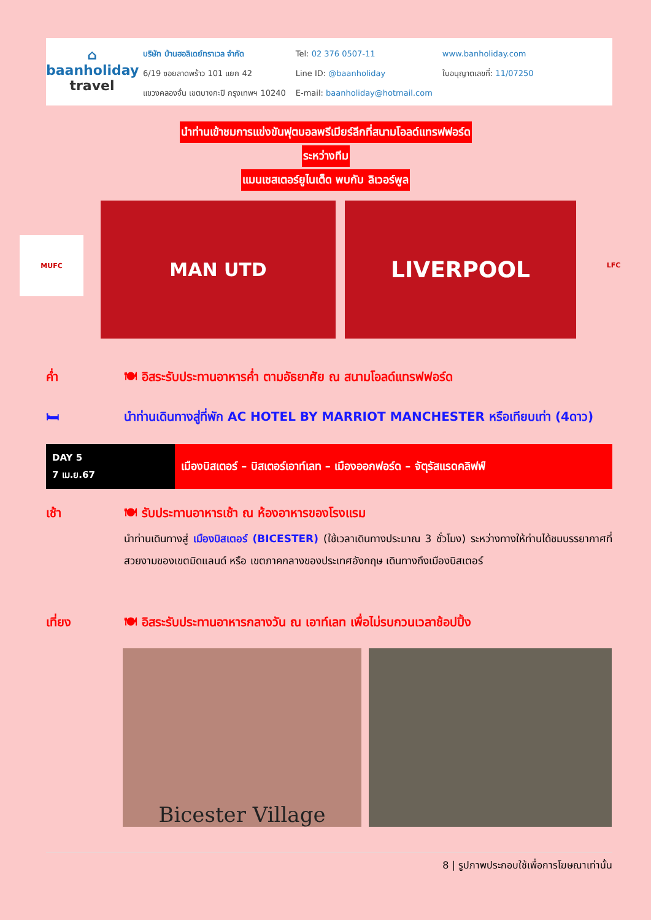⌂
baanholiday
travel
บริษัท บ้านฮอลิเดย์ทราเวล จำกัด
6/19 ซอยลาดพร้าว 101 แยก 42
แขวงคลองจั่น เขตบางกะปิ กรุงเทพฯ 10240
Tel: 02 376 0507-11
Line ID: @baanholiday
E-mail: baanholiday@hotmail.com
www.banholiday.com
ใบอนุญาตเลขที่: 11/07250
นำท่านเข้าชมการแข่งขันฟุตบอลพรีเมียร์ลีกที่สนามโอลด์แทรฟฟอร์ด
ระหว่างทีม
แมนเชสเตอร์ยูไนเต็ด พบกับ ลิเวอร์พูล
MUFC
MAN UTD LIVERPOOL
LFC
ค่ำ 🍽 อิสระรับประทานอาหารค่ำ ตามอัธยาศัย ณ สนามโอลด์แทรฟฟอร์ด
🛏 นำท่านเดินทางสู่ที่พัก AC HOTEL BY MARRIOT MANCHESTER หรือเทียบเท่า (4ดาว)
DAY 5
7 เม.ย.67
เมืองบิสเตอร์ – บิสเตอร์เอาท์เลท – เมืองออกฟอร์ด – จัตุรัสแรดคลิฟฟ์
เช้า 🍽 รับประทานอาหารเช้า ณ ห้องอาหารของโรงแรม
นำท่านเดินทางสู่ เมืองบิสเตอร์ (BICESTER) (ใช้เวลาเดินทางประมาณ 3 ชั่วโมง) ระหว่างทางให้ท่านได้ชมบรรยากาศที่สวยงามของเขตมิดแลนด์ หรือ เขตภาคกลางของประเทศอังกฤษ เดินทางถึงเมืองบิสเตอร์
เที่ยง 🍽 อิสระรับประทานอาหารกลางวัน ณ เอาท์เลท เพื่อไม่รบกวนเวลาช้อปปิ้ง
Bicester Village
8 | รูปภาพประกอบใช้เพื่อการโฆษณาเท่านั้น